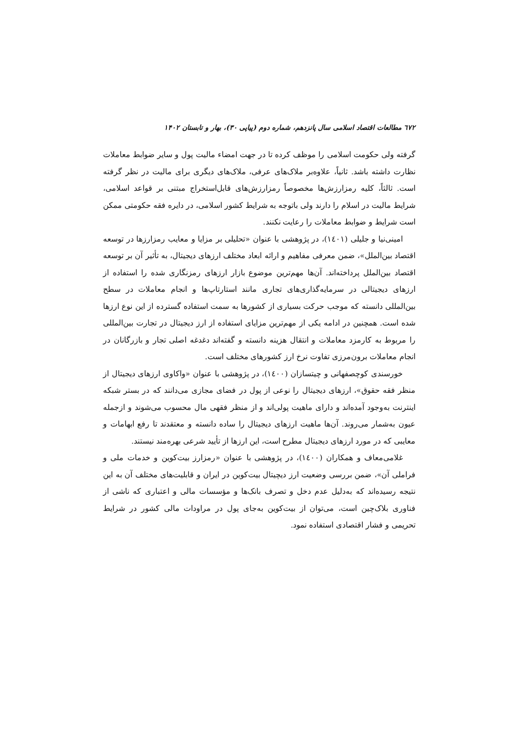٦٧٢ مطالعات اقتصاد اسلامی سال پانزدهم، شماره دوم (پیاپی ۳۰)، بهار و تابستان ۱۴۰۲
گرفته ولی حکومت اسلامی را موظف کرده تا در جهت امضاء مالیت پول و سایر ضوابط معاملات نظارت داشته باشد. ثانیاً، علاوه‌بر ملاک‌های عرفی، ملاک‌های دیگری برای مالیت در نظر گرفته است. ثالثاً، کلیه رمزارزش‌ها مخصوصاً رمزارزش‌های قابل‌استخراج مبتنی بر قواعد اسلامی، شرایط مالیت در اسلام را دارند ولی باتوجه به شرایط کشور اسلامی، در دایره فقه حکومتی ممکن است شرایط و ضوابط معاملات را رعایت نکنند.
امینی‌نیا و جلیلی (١٤٠١)، در پژوهشی با عنوان «تحلیلی بر مزایا و معایب رمزارزها در توسعه اقتصاد بین‌الملل»، ضمن معرفی مفاهیم و ارائه ابعاد مختلف ارزهای دیجیتال، به تأثیر آن بر توسعه اقتصاد بین‌الملل پرداخته‌اند. آن‌ها مهم‌ترین موضوع بازار ارزهای رمزنگاری شده را استفاده از ارزهای دیجیتالی در سرمایه‌گذاری‌های تجاری مانند استارتاپ‌ها و انجام معاملات در سطح بین‌المللی دانسته که موجب حرکت بسیاری از کشورها به سمت استفاده گسترده از این نوع ارزها شده است. همچنین در ادامه یکی از مهم‌ترین مزایای استفاده از ارز دیجیتال در تجارت بین‌المللی را مربوط به کارمزد معاملات و انتقال هزینه دانسته و گفته‌اند دغدغه اصلی تجار و بازرگانان در انجام معاملات برون‌مرزی تفاوت نرخ ارز کشورهای مختلف است.
خورسندی کوچصفهانی و چیتسازان (١٤٠٠)، در پژوهشی با عنوان «واکاوی ارزهای دیجیتال از منظر فقه حقوق»، ارزهای دیجیتال را نوعی از پول در فضای مجازی می‌دانند که در بستر شبکه اینترنت به‌وجود آمده‌اند و دارای ماهیت پولی‌اند و از منظر فقهی مال محسوب می‌شوند و ازجمله عیون به‌شمار می‌روند. آن‌ها ماهیت ارزهای دیجیتال را ساده دانسته و معتقدند تا رفع ابهامات و معایبی که در مورد ارزهای دیجیتال مطرح است، این ارزها از تأیید شرعی بهره‌مند نیستند.
غلامی‌معاف و همکاران (١٤٠٠)، در پژوهشی با عنوان «رمزارز بیت‌کوین و خدمات ملی و فراملی آن»، ضمن بررسی وضعیت ارز دیچیتال بیت‌کوین در ایران و قابلیت‌های مختلف آن به این نتیجه رسیده‌اند که به‌دلیل عدم دخل و تصرف بانک‌ها و مؤسسات مالی و اعتباری که ناشی از فناوری بلاک‌چین است، می‌توان از بیت‌کوین به‌جای پول در مراودات مالی کشور در شرایط تحریمی و فشار اقتصادی استفاده نمود.